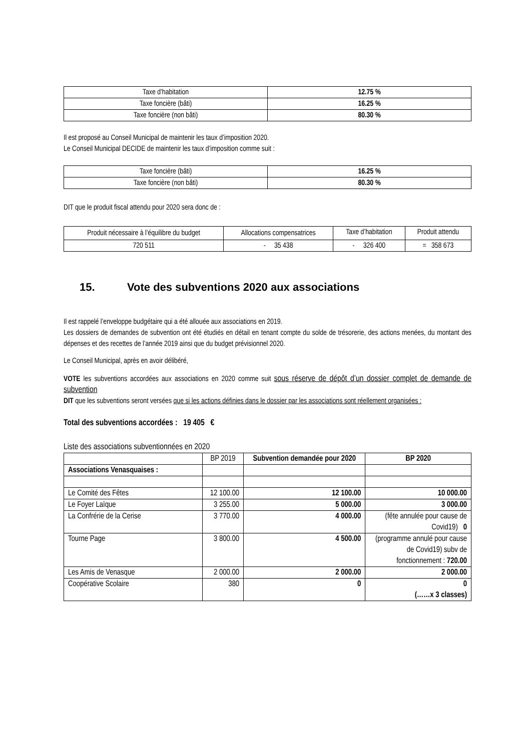| Taxe d’habitation | 12.75 % |
| Taxe foncière (bâti) | 16.25 % |
| Taxe foncière (non bâti) | 80.30 % |
Il est proposé au Conseil Municipal de maintenir les taux d’imposition 2020.
Le Conseil Municipal DECIDE de maintenir les taux d’imposition comme suit :
| Taxe foncière (bâti) | 16.25 % |
| Taxe foncière (non bâti) | 80.30 % |
DIT que le produit fiscal attendu pour 2020 sera donc de :
| Produit nécessaire à l’équilibre du budget | Allocations compensatrices | Taxe d’habitation | Produit attendu |
| 720 511 | - 35 438 | - 326 400 | = 358 673 |
15. Vote des subventions 2020 aux associations
Il est rappelé l’enveloppe budgétaire qui a été allouée aux associations en 2019.
Les dossiers de demandes de subvention ont été étudiés en détail en tenant compte du solde de trésorerie, des actions menées, du montant des dépenses et des recettes de l’année 2019 ainsi que du budget prévisionnel 2020.
Le Conseil Municipal, après en avoir délibéré,
VOTE les subventions accordées aux associations en 2020 comme suit sous réserve de dépôt d’un dossier complet de demande de subvention
DIT que les subventions seront versées que si les actions définies dans le dossier par les associations sont réellement organisées :
Total des subventions accordées : 19 405 €
Liste des associations subventionnées en 2020
| | BP 2019 | Subvention demandée pour 2020 | BP 2020 |
| Associations Venasquaises : | | | |
| Le Comité des Fêtes | 12 100.00 | 12 100.00 | 10 000.00 |
| Le Foyer Laïque | 3 255.00 | 5 000.00 | 3 000.00 |
| La Confrérie de la Cerise | 3 770.00 | 4 000.00 | (fête annulée pour cause de Covid19) 0 |
| Tourne Page | 3 800.00 | 4 500.00 | (programme annulé pour cause de Covid19) subv de fonctionnement : 720.00 |
| Les Amis de Venasque | 2 000.00 | 2 000.00 | 2 000.00 |
| Coopérative Scolaire | 380 | 0 | 0 (……x 3 classes) |